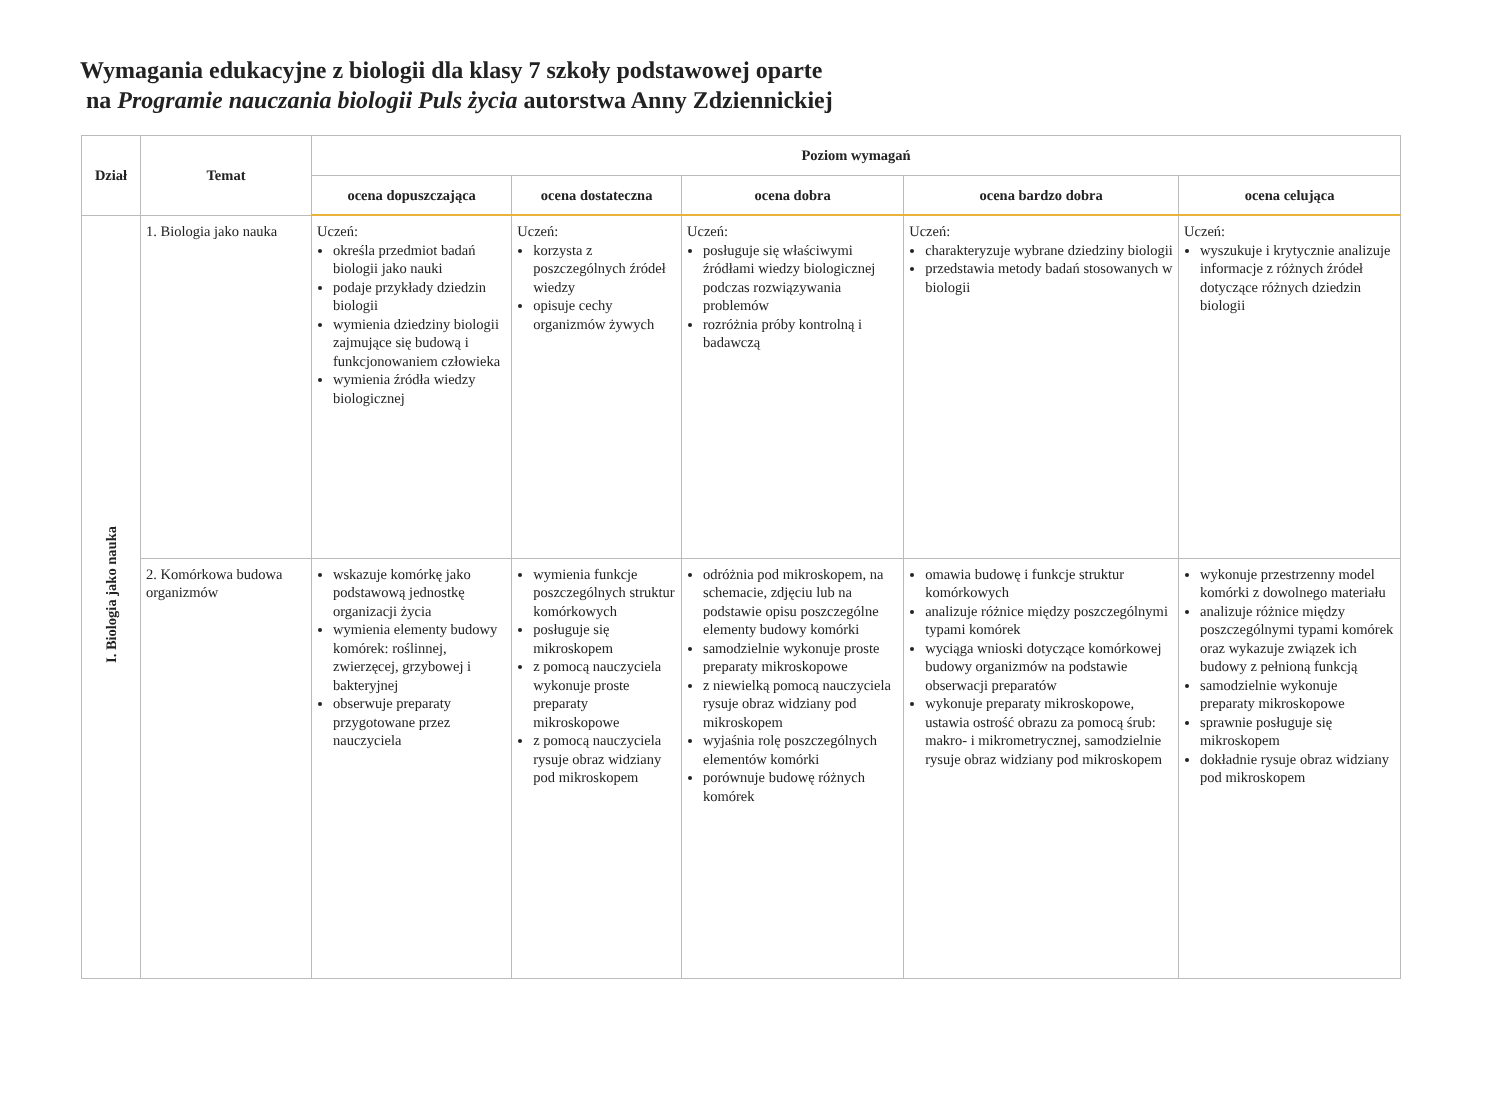Wymagania edukacyjne z biologii dla klasy 7 szkoły podstawowej oparte
na Programie nauczania biologii Puls życia autorstwa Anny Zdziennickiej
| Dział | Temat | Poziom wymagań | | | | |
| --- | --- | --- | --- | --- | --- | --- |
| | | ocena dopuszczająca | ocena dostateczna | ocena dobra | ocena bardzo dobra | ocena celująca |
| I. Biologia jako nauka | 1. Biologia jako nauka | Uczeń: określa przedmiot badań biologii jako nauki podaje przykłady dziedzin biologii wymienia dziedziny biologii zajmujące się budową i funkcjonowaniem człowieka wymienia źródła wiedzy biologicznej | Uczeń: korzysta z poszczególnych źródeł wiedzy opisuje cechy organizmów żywych | Uczeń: posługuje się właściwymi źródłami wiedzy biologicznej podczas rozwiązywania problemów rozróżnia próby kontrolną i badawczą | Uczeń: charakteryzuje wybrane dziedziny biologii przedstawia metody badań stosowanych w biologii | Uczeń: wyszukuje i krytycznie analizuje informacje z różnych źródeł dotyczące różnych dziedzin biologii |
| | 2. Komórkowa budowa organizmów | wskazuje komórkę jako podstawową jednostkę organizacji życia wymienia elementy budowy komórek: roślinnej, zwierzęcej, grzybowej i bakteryjnej obserwuje preparaty przygotowane przez nauczyciela | wymienia funkcje poszczególnych struktur komórkowych posługuje się mikroskopem z pomocą nauczyciela wykonuje proste preparaty mikroskopowe z pomocą nauczyciela rysuje obraz widziany pod mikroskopem | odróżnia pod mikroskopem, na schemacie, zdjęciu lub na podstawie opisu poszczególne elementy budowy komórki samodzielnie wykonuje proste preparaty mikroskopowe z niewielką pomocą nauczyciela rysuje obraz widziany pod mikroskopem wyjaśnia rolę poszczególnych elementów komórki porównuje budowę różnych komórek | omawia budowę i funkcje struktur komórkowych analizuje różnice między poszczególnymi typami komórek wyciąga wnioski dotyczące komórkowej budowy organizmów na podstawie obserwacji preparatów wykonuje preparaty mikroskopowe, ustawia ostrość obrazu za pomocą śrub: makro- i mikrometrycznej, samodzielnie rysuje obraz widziany pod mikroskopem | wykonuje przestrzenny model komórki z dowolnego materiału analizuje różnice między poszczególnymi typami komórek oraz wykazuje związek ich budowy z pełnioną funkcją samodzielnie wykonuje preparaty mikroskopowe sprawnie posługuje się mikroskopem dokładnie rysuje obraz widziany pod mikroskopem |